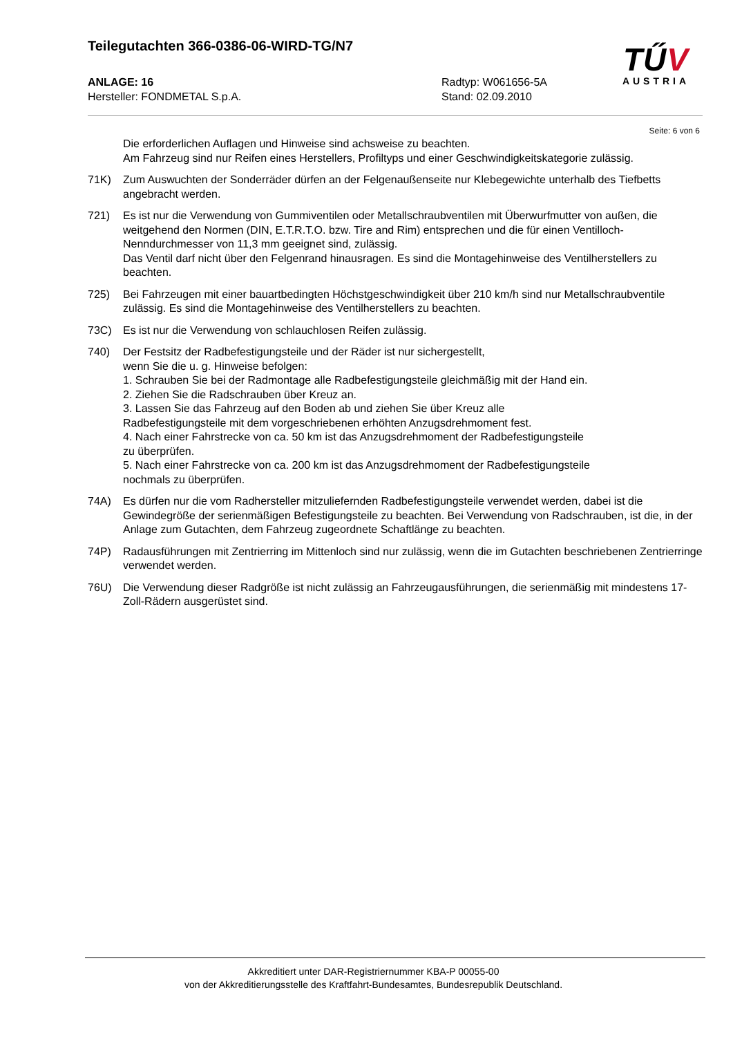Teilegutachten 366-0386-06-WIRD-TG/N7
TŰV
AUSTRIA
ANLAGE: 16
Hersteller: FONDMETAL S.p.A.
Radtyp: W061656-5A
Stand: 02.09.2010
Seite: 6 von 6
Die erforderlichen Auflagen und Hinweise sind achsweise zu beachten.
Am Fahrzeug sind nur Reifen eines Herstellers, Profiltyps und einer Geschwindigkeitskategorie zulässig.
71K) Zum Auswuchten der Sonderräder dürfen an der Felgenaußenseite nur Klebegewichte unterhalb des Tiefbetts angebracht werden.
721) Es ist nur die Verwendung von Gummiventilen oder Metallschraubventilen mit Überwurfmutter von außen, die weitgehend den Normen (DIN, E.T.R.T.O. bzw. Tire and Rim) entsprechen und die für einen Ventilloch-Nenndurchmesser von 11,3 mm geeignet sind, zulässig.
Das Ventil darf nicht über den Felgenrand hinausragen. Es sind die Montagehinweise des Ventilherstellers zu beachten.
725) Bei Fahrzeugen mit einer bauartbedingten Höchstgeschwindigkeit über 210 km/h sind nur Metallschraubventile zulässig. Es sind die Montagehinweise des Ventilherstellers zu beachten.
73C) Es ist nur die Verwendung von schlauchlosen Reifen zulässig.
740) Der Festsitz der Radbefestigungsteile und der Räder ist nur sichergestellt,
wenn Sie die u. g. Hinweise befolgen:
1. Schrauben Sie bei der Radmontage alle Radbefestigungsteile gleichmäßig mit der Hand ein.
2. Ziehen Sie die Radschrauben über Kreuz an.
3. Lassen Sie das Fahrzeug auf den Boden ab und ziehen Sie über Kreuz alle
Radbefestigungsteile mit dem vorgeschriebenen erhöhten Anzugsdrehmoment fest.
4. Nach einer Fahrstrecke von ca. 50 km ist das Anzugsdrehmoment der Radbefestigungsteile
zu überprüfen.
5. Nach einer Fahrstrecke von ca. 200 km ist das Anzugsdrehmoment der Radbefestigungsteile
nochmals zu überprüfen.
74A) Es dürfen nur die vom Radhersteller mitzuliefernden Radbefestigungsteile verwendet werden, dabei ist die Gewindegröße der serienmäßigen Befestigungsteile zu beachten. Bei Verwendung von Radschrauben, ist die, in der Anlage zum Gutachten, dem Fahrzeug zugeordnete Schaftlänge zu beachten.
74P) Radausführungen mit Zentrierring im Mittenloch sind nur zulässig, wenn die im Gutachten beschriebenen Zentrierringe verwendet werden.
76U) Die Verwendung dieser Radgröße ist nicht zulässig an Fahrzeugausführungen, die serienmäßig mit mindestens 17-Zoll-Rädern ausgerüstet sind.
Akkreditiert unter DAR-Registriernummer KBA-P 00055-00
von der Akkreditierungsstelle des Kraftfahrt-Bundesamtes, Bundesrepublik Deutschland.